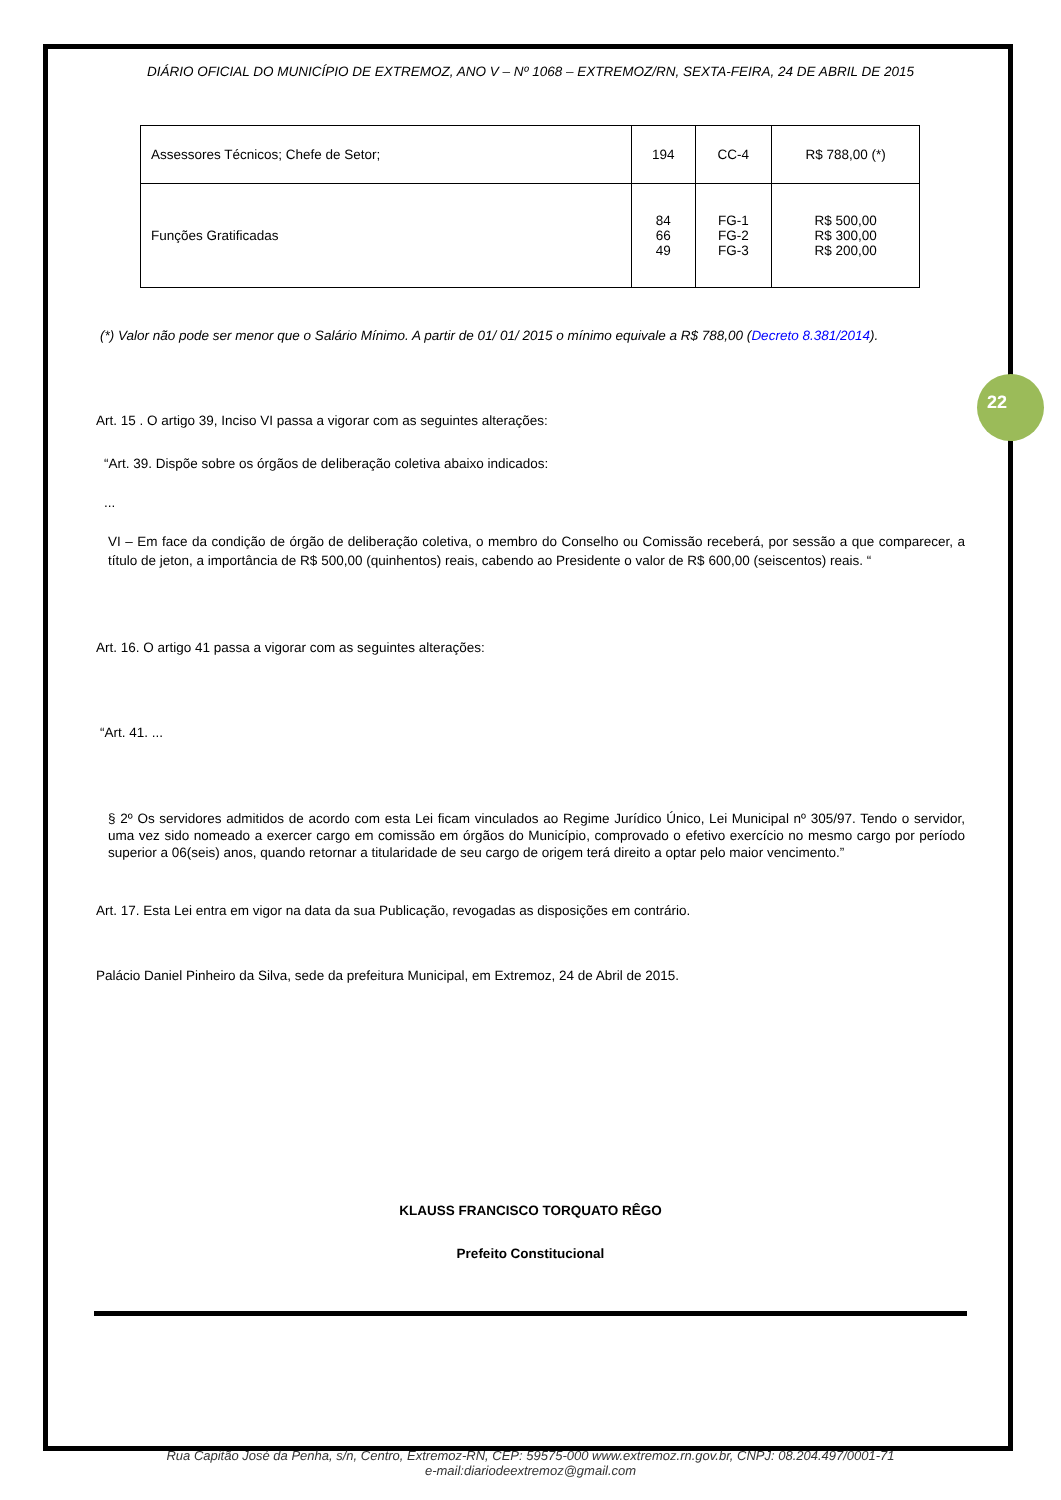22
DIÁRIO OFICIAL DO MUNICÍPIO DE EXTREMOZ, ANO V – Nº 1068 – EXTREMOZ/RN, SEXTA-FEIRA, 24 DE ABRIL DE 2015
| Assessores Técnicos; Chefe de Setor; | 194 | CC-4 | R$ 788,00 (*) |
| Funções Gratificadas | 84 66 49 | FG-1 FG-2 FG-3 | R$ 500,00 R$ 300,00 R$ 200,00 |
(*) Valor não pode ser menor que o Salário Mínimo. A partir de 01/ 01/ 2015 o mínimo equivale a R$ 788,00 (Decreto 8.381/2014).
Art. 15 . O artigo 39, Inciso VI passa a vigorar com as seguintes alterações:
“Art. 39. Dispõe sobre os órgãos de deliberação coletiva abaixo indicados:
...
VI – Em face da condição de órgão de deliberação coletiva, o membro do Conselho ou Comissão receberá, por sessão a que comparecer, a título de jeton, a importância de R$ 500,00 (quinhentos) reais, cabendo ao Presidente o valor de R$ 600,00 (seiscentos) reais. “
Art. 16. O artigo 41 passa a vigorar com as seguintes alterações:
“Art. 41. ...
§ 2º Os servidores admitidos de acordo com esta Lei ficam vinculados ao Regime Jurídico Único, Lei Municipal nº 305/97. Tendo o servidor, uma vez sido nomeado a exercer cargo em comissão em órgãos do Município, comprovado o efetivo exercício no mesmo cargo por período superior a 06(seis) anos, quando retornar a titularidade de seu cargo de origem terá direito a optar pelo maior vencimento.”
Art. 17. Esta Lei entra em vigor na data da sua Publicação, revogadas as disposições em contrário.
Palácio Daniel Pinheiro da Silva, sede da prefeitura Municipal, em Extremoz, 24 de Abril de 2015.
KLAUSS FRANCISCO TORQUATO RÊGO
Prefeito Constitucional
Rua Capitão José da Penha, s/n, Centro, Extremoz-RN, CEP: 59575-000 www.extremoz.rn.gov.br, CNPJ: 08.204.497/0001-71
e-mail:diariodeextremoz@gmail.com